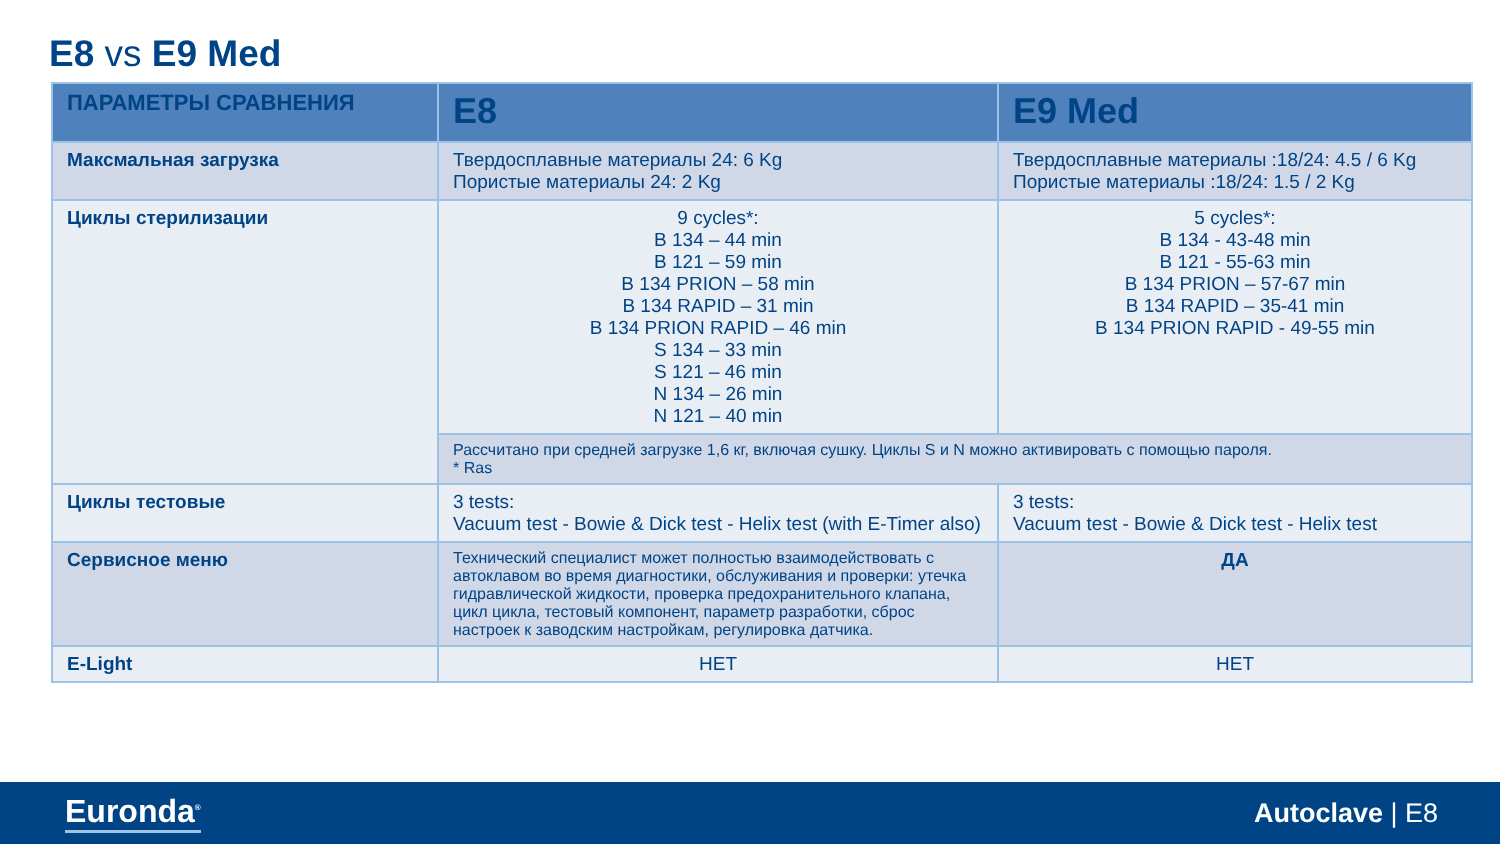E8 vs E9 Med
| ПАРАМЕТРЫ СРАВНЕНИЯ | E8 | E9 Med |
| --- | --- | --- |
| Максмальная загрузка | Твердосплавные материалы 24: 6 Kg Пористые материалы 24: 2 Kg | Твердосплавные материалы :18/24: 4.5 / 6 Kg Пористые материалы :18/24: 1.5 / 2 Kg |
| Циклы стерилизации | 9 cycles*: B 134 – 44 min B 121 – 59 min B 134 PRION – 58 min B 134 RAPID – 31 min B 134 PRION RAPID – 46 min S 134 – 33 min S 121 – 46 min N 134 – 26 min N 121 – 40 min | 5 cycles*: B 134 - 43-48 min B 121 - 55-63 min B 134 PRION – 57-67 min B 134 RAPID – 35-41 min B 134 PRION RAPID - 49-55 min |
| | Рассчитано при средней загрузке 1,6 кг, включая сушку. Циклы S и N можно активировать с помощью пароля. * Ras | |
| Циклы тестовые | 3 tests: Vacuum test - Bowie & Dick test - Helix test (with E-Timer also) | 3 tests: Vacuum test - Bowie & Dick test - Helix test |
| Сервисное меню | Технический специалист может полностью взаимодействовать с автоклавом во время диагностики, обслуживания и проверки: утечка гидравлической жидкости, проверка предохранительного клапана, цикл цикла, тестовый компонент, параметр разработки, сброс настроек к заводским настройкам, регулировка датчика. | ДА |
| E-Light | НЕТ | НЕТ |
Euronda<sup>®</sup> Autoclave | E8